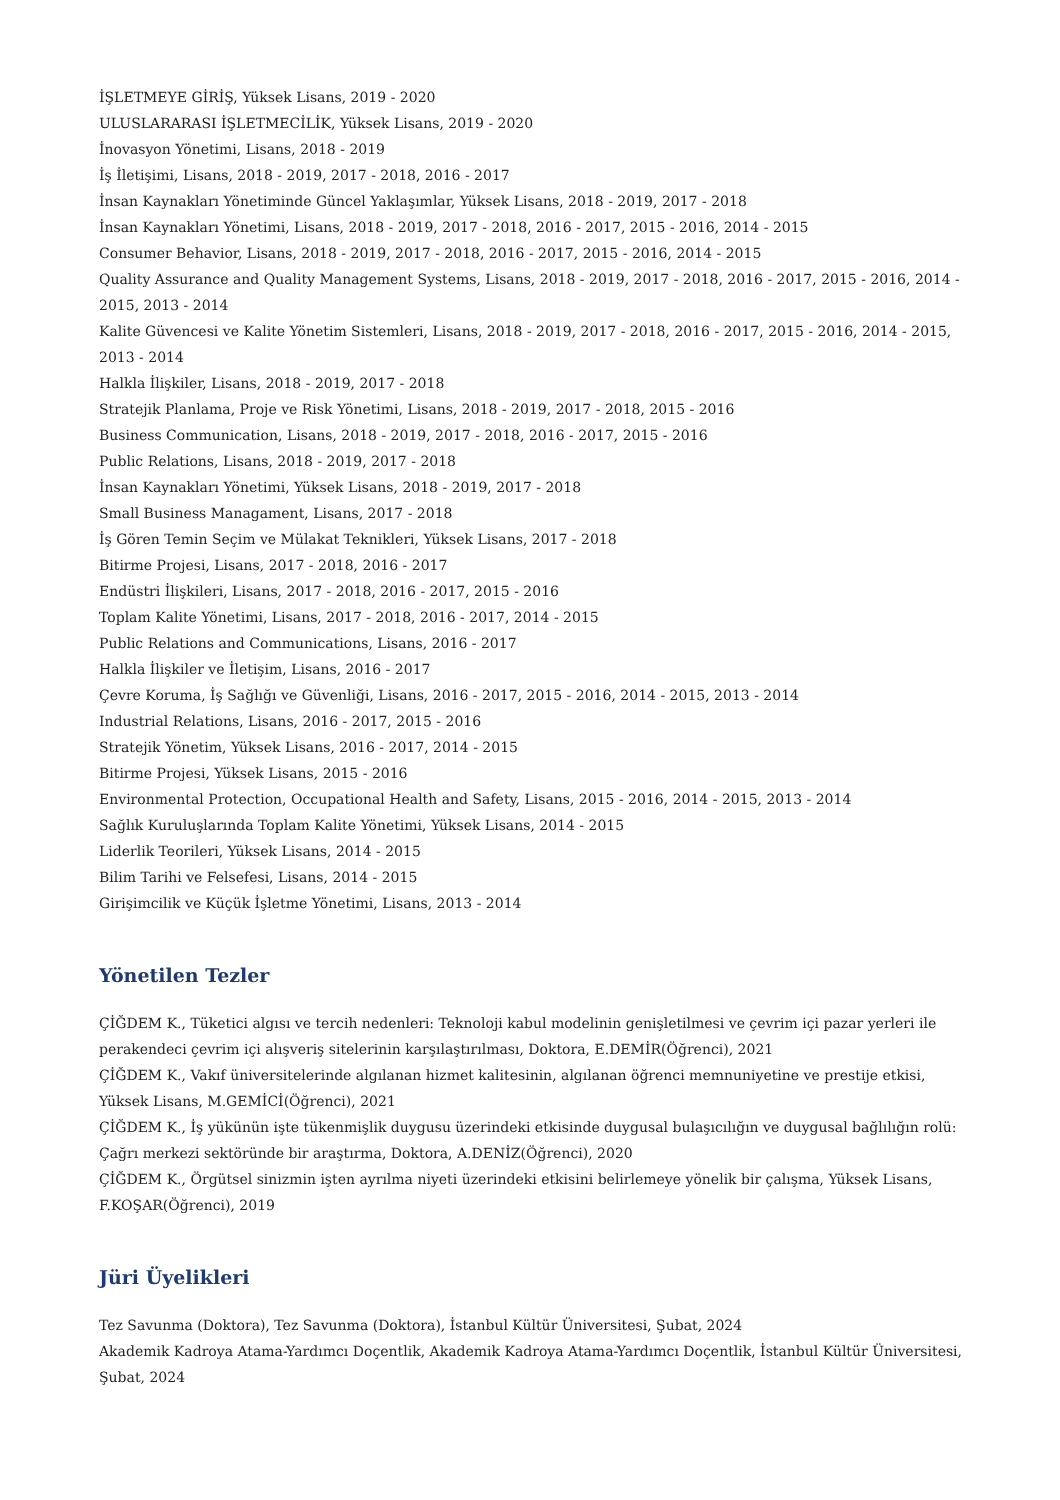İŞLETMEYE GİRİŞ, Yüksek Lisans, 2019 - 2020
ULUSLARARASI İŞLETMECİLİK, Yüksek Lisans, 2019 - 2020
İnovasyon Yönetimi, Lisans, 2018 - 2019
İş İletişimi, Lisans, 2018 - 2019, 2017 - 2018, 2016 - 2017
İnsan Kaynakları Yönetiminde Güncel Yaklaşımlar, Yüksek Lisans, 2018 - 2019, 2017 - 2018
İnsan Kaynakları Yönetimi, Lisans, 2018 - 2019, 2017 - 2018, 2016 - 2017, 2015 - 2016, 2014 - 2015
Consumer Behavior, Lisans, 2018 - 2019, 2017 - 2018, 2016 - 2017, 2015 - 2016, 2014 - 2015
Quality Assurance and Quality Management Systems, Lisans, 2018 - 2019, 2017 - 2018, 2016 - 2017, 2015 - 2016, 2014 - 2015, 2013 - 2014
Kalite Güvencesi ve Kalite Yönetim Sistemleri, Lisans, 2018 - 2019, 2017 - 2018, 2016 - 2017, 2015 - 2016, 2014 - 2015, 2013 - 2014
Halkla İlişkiler, Lisans, 2018 - 2019, 2017 - 2018
Stratejik Planlama, Proje ve Risk Yönetimi, Lisans, 2018 - 2019, 2017 - 2018, 2015 - 2016
Business Communication, Lisans, 2018 - 2019, 2017 - 2018, 2016 - 2017, 2015 - 2016
Public Relations, Lisans, 2018 - 2019, 2017 - 2018
İnsan Kaynakları Yönetimi, Yüksek Lisans, 2018 - 2019, 2017 - 2018
Small Business Managament, Lisans, 2017 - 2018
İş Gören Temin Seçim ve Mülakat Teknikleri, Yüksek Lisans, 2017 - 2018
Bitirme Projesi, Lisans, 2017 - 2018, 2016 - 2017
Endüstri İlişkileri, Lisans, 2017 - 2018, 2016 - 2017, 2015 - 2016
Toplam Kalite Yönetimi, Lisans, 2017 - 2018, 2016 - 2017, 2014 - 2015
Public Relations and Communications, Lisans, 2016 - 2017
Halkla İlişkiler ve İletişim, Lisans, 2016 - 2017
Çevre Koruma, İş Sağlığı ve Güvenliği, Lisans, 2016 - 2017, 2015 - 2016, 2014 - 2015, 2013 - 2014
Industrial Relations, Lisans, 2016 - 2017, 2015 - 2016
Stratejik Yönetim, Yüksek Lisans, 2016 - 2017, 2014 - 2015
Bitirme Projesi, Yüksek Lisans, 2015 - 2016
Environmental Protection, Occupational Health and Safety, Lisans, 2015 - 2016, 2014 - 2015, 2013 - 2014
Sağlık Kuruluşlarında Toplam Kalite Yönetimi, Yüksek Lisans, 2014 - 2015
Liderlik Teorileri, Yüksek Lisans, 2014 - 2015
Bilim Tarihi ve Felsefesi, Lisans, 2014 - 2015
Girişimcilik ve Küçük İşletme Yönetimi, Lisans, 2013 - 2014
Yönetilen Tezler
ÇİĞDEM K., Tüketici algısı ve tercih nedenleri: Teknoloji kabul modelinin genişletilmesi ve çevrim içi pazar yerleri ile perakendeci çevrim içi alışveriş sitelerinin karşılaştırılması, Doktora, E.DEMİR(Öğrenci), 2021
ÇİĞDEM K., Vakıf üniversitelerinde algılanan hizmet kalitesinin, algılanan öğrenci memnuniyetine ve prestije etkisi, Yüksek Lisans, M.GEMİCİ(Öğrenci), 2021
ÇİĞDEM K., İş yükünün işte tükenmişlik duygusu üzerindeki etkisinde duygusal bulaşıcılığın ve duygusal bağlılığın rolü: Çağrı merkezi sektöründe bir araştırma, Doktora, A.DENİZ(Öğrenci), 2020
ÇİĞDEM K., Örgütsel sinizmin işten ayrılma niyeti üzerindeki etkisini belirlemeye yönelik bir çalışma, Yüksek Lisans, F.KOŞAR(Öğrenci), 2019
Jüri Üyelikleri
Tez Savunma (Doktora), Tez Savunma (Doktora), İstanbul Kültür Üniversitesi, Şubat, 2024
Akademik Kadroya Atama-Yardımcı Doçentlik, Akademik Kadroya Atama-Yardımcı Doçentlik, İstanbul Kültür Üniversitesi, Şubat, 2024